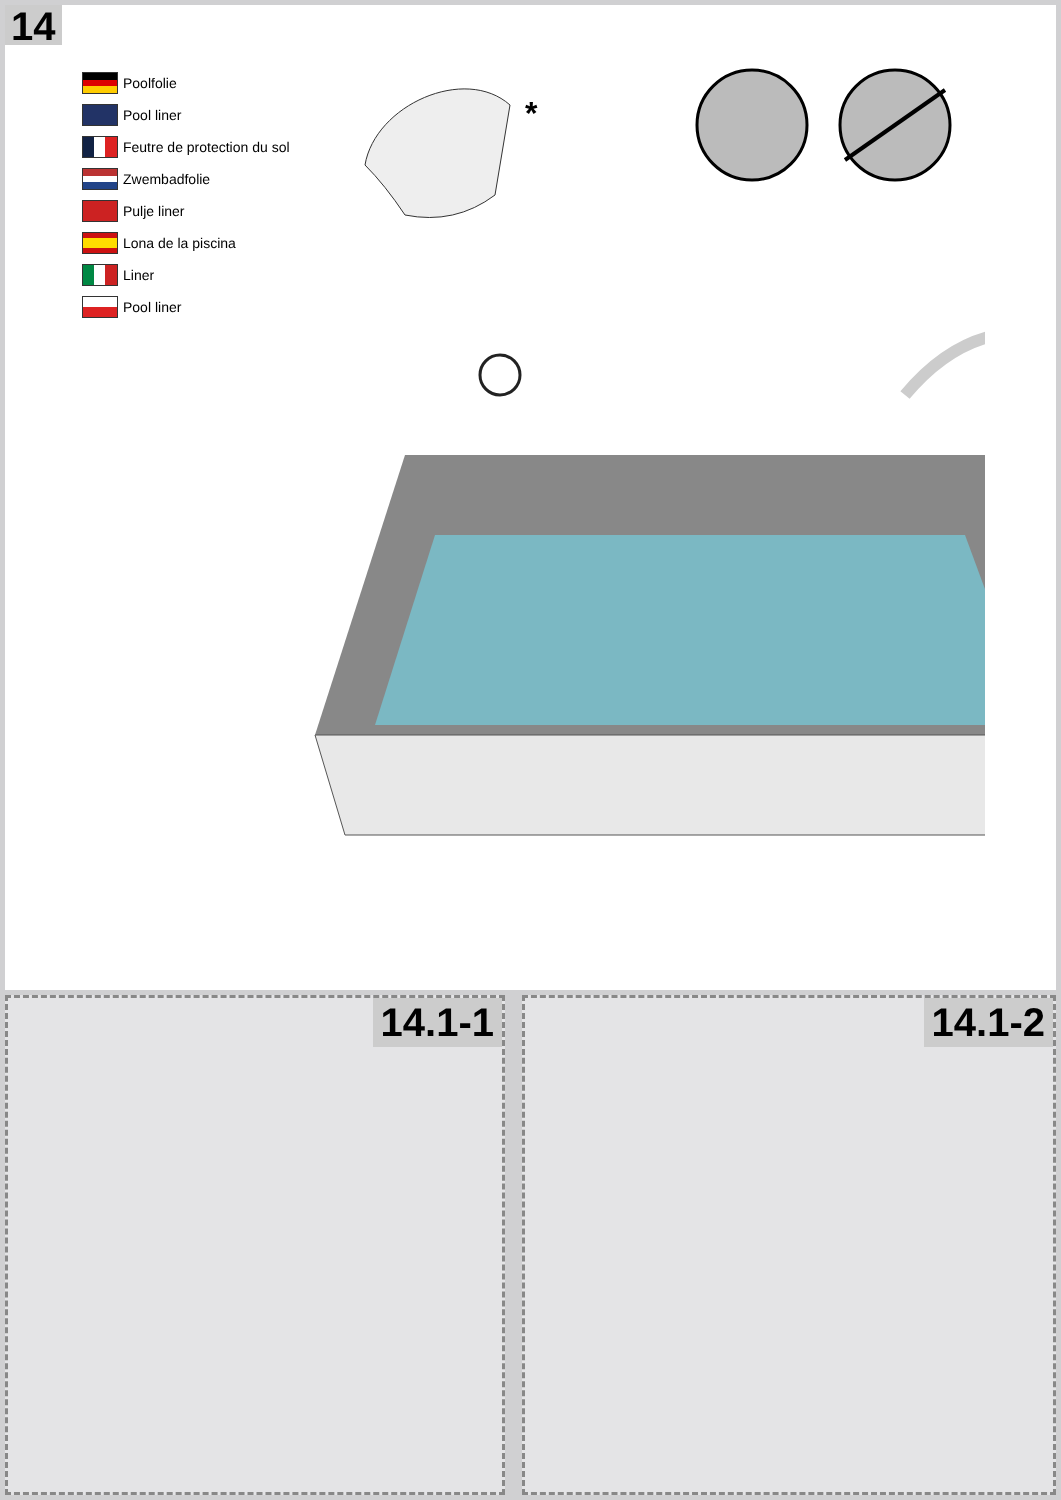14
Poolfolie
Pool liner
Feutre de protection du sol
Zwembadfolie
Pulje liner
Lona de la piscina
Liner
Pool liner
*
14.1-1 14.1-2